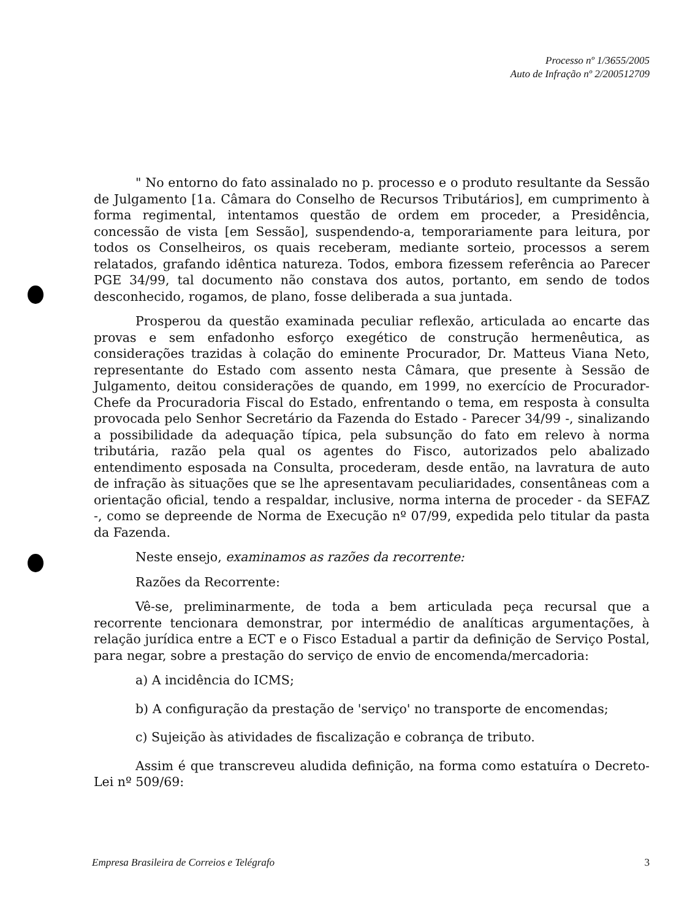Processo nº 1/3655/2005
Auto de Infração nº 2/200512709
" No entorno do fato assinalado no p. processo e o produto resultante da Sessão de Julgamento [1a. Câmara do Conselho de Recursos Tributários], em cumprimento à forma regimental, intentamos questão de ordem em proceder, a Presidência, concessão de vista [em Sessão], suspendendo-a, temporariamente para leitura, por todos os Conselheiros, os quais receberam, mediante sorteio, processos a serem relatados, grafando idêntica natureza. Todos, embora fizessem referência ao Parecer PGE 34/99, tal documento não constava dos autos, portanto, em sendo de todos desconhecido, rogamos, de plano, fosse deliberada a sua juntada.
Prosperou da questão examinada peculiar reflexão, articulada ao encarte das provas e sem enfadonho esforço exegético de construção hermenêutica, as considerações trazidas à colação do eminente Procurador, Dr. Matteus Viana Neto, representante do Estado com assento nesta Câmara, que presente à Sessão de Julgamento, deitou considerações de quando, em 1999, no exercício de Procurador-Chefe da Procuradoria Fiscal do Estado, enfrentando o tema, em resposta à consulta provocada pelo Senhor Secretário da Fazenda do Estado - Parecer 34/99 -, sinalizando a possibilidade da adequação típica, pela subsunção do fato em relevo à norma tributária, razão pela qual os agentes do Fisco, autorizados pelo abalizado entendimento esposada na Consulta, procederam, desde então, na lavratura de auto de infração às situações que se lhe apresentavam peculiaridades, consentâneas com a orientação oficial, tendo a respaldar, inclusive, norma interna de proceder - da SEFAZ -, como se depreende de Norma de Execução nº 07/99, expedida pelo titular da pasta da Fazenda.
Neste ensejo, examinamos as razões da recorrente:
Razões da Recorrente:
Vê-se, preliminarmente, de toda a bem articulada peça recursal que a recorrente tencionara demonstrar, por intermédio de analíticas argumentações, à relação jurídica entre a ECT e o Fisco Estadual a partir da definição de Serviço Postal, para negar, sobre a prestação do serviço de envio de encomenda/mercadoria:
a) A incidência do ICMS;
b) A configuração da prestação de 'serviço' no transporte de encomendas;
c) Sujeição às atividades de fiscalização e cobrança de tributo.
Assim é que transcreveu aludida definição, na forma como estatuíra o Decreto-Lei nº 509/69:
Empresa Brasileira de Correios e Telégrafo 3